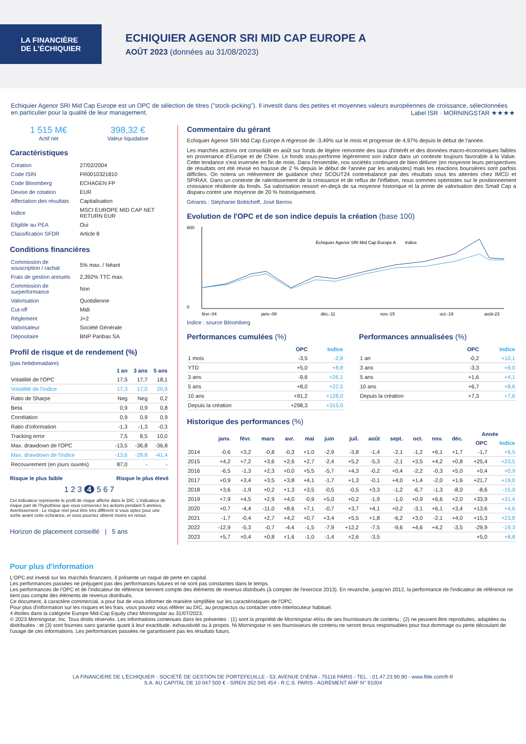LA FINANCIÈRE
DE L'ÉCHIQUIER
ECHIQUIER AGENOR SRI MID CAP EUROPE A
AOÛT 2023 (données au 31/08/2023)
Echiquier Agenor SRI Mid Cap Europe est un OPC de sélection de titres ("stock-picking"). Il investit dans des petites et moyennes valeurs européennes de croissance, sélectionnées en particulier pour la qualité de leur management. Label ISR · MORNINGSTAR ★★★★
1 515 M€
Actif net
398,32 €
Valeur liquidative
Caractéristiques
| Création | 27/02/2004 |
| Code ISIN | FR0010321810 |
| Code Bloomberg | ECHAGEN FP |
| Devise de cotation | EUR |
| Affectation des résultats | Capitalisation |
| Indice | MSCI EUROPE MID CAP NET RETURN EUR |
| Eligible au PEA | Oui |
| Classification SFDR | Article 8 |
Conditions financières
| Commission de souscription / rachat | 5% max. / Néant |
| Frais de gestion annuels | 2,392% TTC max. |
| Commission de surperformance | Non |
| Valorisation | Quotidienne |
| Cut-off | Midi |
| Règlement | J+2 |
| Valorisateur | Société Générale |
| Dépositaire | BNP Paribas SA |
Profil de risque et de rendement (%)
(pas hebdomadaire)
| | 1 an | 3 ans | 5 ans |
| --- | --- | --- | --- |
| Volatilité de l'OPC | 17,5 | 17,7 | 18,1 |
| Volatilité de l'indice | 17,3 | 17,0 | 20,9 |
| Ratio de Sharpe | Neg | Neg | 0,2 |
| Beta | 0,9 | 0,9 | 0,8 |
| Corrélation | 0,9 | 0,9 | 0,9 |
| Ratio d'information | -1,3 | -1,3 | -0,3 |
| Tracking error | 7,5 | 8,5 | 10,0 |
| Max. drawdown de l'OPC | -13,5 | -36,8 | -36,8 |
| Max. drawdown de l'indice | -13,6 | -29,8 | -41,4 |
| Recouvrement (en jours ouvrés) | 87,0 | - | - |
Risque le plus faible Risque le plus élevé
1 2 3 4 5 6 7
Cet indicateur représente le profil de risque affiché dans le DIC. L'indicateur de risque part de l'hypothèse que vous conservez les actions pendant 5 années.
Avertissement : Le risque réel peut être très différent si vous optez pour une sortie avant cette échéance, et vous pourriez obtenir moins en retour.
Horizon de placement conseillé | 5 ans
Commentaire du gérant
Echiquier Agenor SRI Mid Cap Europe A régresse de -3,49% sur le mois et progresse de 4,97% depuis le début de l'année.
Les marchés actions ont consolidé en août sur fonds de légère remontée des taux d'intérêt et des données macro-économiques faibles en provenance d'Europe et de Chine. Le fonds sous-performe légèrement son indice dans un contexte toujours favorable à la Value. Cette tendance s'est inversée en fin de mois. Dans l'ensemble, nos sociétés continuent de bien délivrer (en moyenne leurs perspectives de résultats ont été révisé en hausse de 2 % depuis le début de l'année par les analystes) mais les réactions boursières sont parfois difficiles. On notera un relèvement de guidance chez SCOUT24 contrebalancé par des résultats sous les attentes chez IMCD et SPIRAX. Dans un contexte de ralentissement de la croissance et de reflux de l'inflation, nous sommes optimistes sur le positionnement croissance résiliente du fonds. Sa valorisation ressort en-deçà de sa moyenne historique et la prime de valorisation des Small Cap a disparu contre une moyenne de 20 % historiquement.
Gérants : Stéphanie Bobtcheff, José Berros
Evolution de l'OPC et de son indice depuis la création (base 100)
600
0
Echiquier Agenor SRI Mid Cap Europe A
Indice
févr.-04
janv.-08
déc.-11
nov.-15
oct.-19
août-23
Indice : source Bloomberg
Performances cumulées (%)
| | OPC | Indice |
| --- | --- | --- |
| 1 mois | -3,5 | -2,8 |
| YTD | +5,0 | +8,8 |
| 3 ans | -9,6 | +26,1 |
| 5 ans | +8,0 | +22,5 |
| 10 ans | +91,2 | +128,0 |
| Depuis la création | +298,3 | +315,0 |
Performances annualisées (%)
| | OPC | Indice |
| --- | --- | --- |
| 1 an | -0,2 | +10,1 |
| 3 ans | -3,3 | +8,0 |
| 5 ans | +1,6 | +4,1 |
| 10 ans | +6,7 | +8,6 |
| Depuis la création | +7,3 | +7,6 |
Historique des performances (%)
| | janv. | févr. | mars | avr. | mai | juin | juil. | août | sept. | oct. | nov. | déc. | Année | |
| --- | --- | --- | --- | --- | --- | --- | --- | --- | --- | --- | --- | --- | --- | --- |
| | | | | | | | | | | | | | OPC | Indice |
| 2014 | -0,6 | +3,2 | -0,8 | -0,3 | +1,0 | -2,9 | -3,8 | -1,4 | -2,1 | -1,2 | +6,1 | +1,7 | -1,7 | +6,5 |
| 2015 | +4,2 | +7,2 | +3,6 | +2,6 | +2,7 | -2,4 | +5,2 | -5,3 | -2,1 | +3,5 | +4,2 | +0,8 | +25,4 | +23,5 |
| 2016 | -6,5 | -1,3 | +2,3 | +0,0 | +5,5 | -5,7 | +4,3 | -0,2 | +0,4 | -2,2 | -0,3 | +5,0 | +0,4 | +0,9 |
| 2017 | +0,9 | +3,4 | +3,5 | +3,8 | +4,1 | -1,7 | +1,3 | -0,1 | +4,0 | +1,4 | -2,0 | +1,6 | +21,7 | +19,0 |
| 2018 | +3,6 | -1,9 | +0,2 | +1,3 | +3,5 | -0,5 | -0,5 | +3,3 | -1,2 | -6,7 | -1,3 | -8,0 | -8,6 | -15,9 |
| 2019 | +7,9 | +4,5 | +2,9 | +4,0 | -0,9 | +5,0 | +0,2 | -1,9 | -1,0 | +0,9 | +6,6 | +2,0 | +33,9 | +31,4 |
| 2020 | +0,7 | -4,4 | -11,0 | +8,6 | +7,1 | -0,7 | +3,7 | +4,1 | +0,2 | -3,1 | +6,1 | +3,4 | +13,6 | +4,6 |
| 2021 | -1,7 | -0,4 | +2,7 | +4,2 | +0,7 | +3,4 | +5,5 | +1,8 | -6,2 | +3,0 | -2,1 | +4,0 | +15,3 | +23,8 |
| 2022 | -12,9 | -5,3 | -0,7 | -4,4 | -1,5 | -7,9 | +12,2 | -7,5 | -9,6 | +4,6 | +4,2 | -3,5 | -29,9 | -19,3 |
| 2023 | +5,7 | +0,4 | +0,8 | +1,6 | -1,0 | -1,4 | +2,6 | -3,5 | | | | | +5,0 | +8,8 |
Pour plus d'information
L'OPC est investi sur les marchés financiers. Il présente un risque de perte en capital.
Les performances passées ne préjugent pas des performances futures et ne sont pas constantes dans le temps.
Les performances de l'OPC et de l'indicateur de référence tiennent compte des éléments de revenus distribués (à compter de l'exercice 2013). En revanche, jusqu'en 2012, la performance de l'indicateur de référence ne tient pas compte des éléments de revenus distribués.
Ce document, à caractère commercial, a pour but de vous informer de manière simplifiée sur les caractéristiques de l'OPC.
Pour plus d'information sur les risques et les frais, vous pouvez vous référer au DIC, au prospectus ou contacter votre interlocuteur habituel.
4 étoiles dans la catégorie Europe Mid-Cap Equity chez Morningstar au 31/07/2023.
© 2023 Morningstar, Inc. Tous droits réservés. Les informations contenues dans les présentes : (1) sont la propriété de Morningstar et/ou de ses fournisseurs de contenu ; (2) ne peuvent être reproduites, adaptées ou distribuées ; et (3) sont fournies sans garantie quant à leur exactitude, exhaustivité ou à propos. Ni Morningstar ni ses fournisseurs de contenu ne seront tenus responsables pour tout dommage ou perte découlant de l'usage de ces informations. Les performances passées ne garantissent pas les résultats futurs.
LA FINANCIÈRE DE L'ÉCHIQUIER - SOCIÉTÉ DE GESTION DE PORTEFEUILLE - 53, AVENUE D'IÉNA - 75116 PARIS - TEL. : 01.47.23.90.90 - www.lfde.com/fr-fr
S.A. AU CAPITAL DE 10 047 500 € - SIREN 352 045 454 - R.C.S. PARIS - AGRÉMENT AMF N° 91004